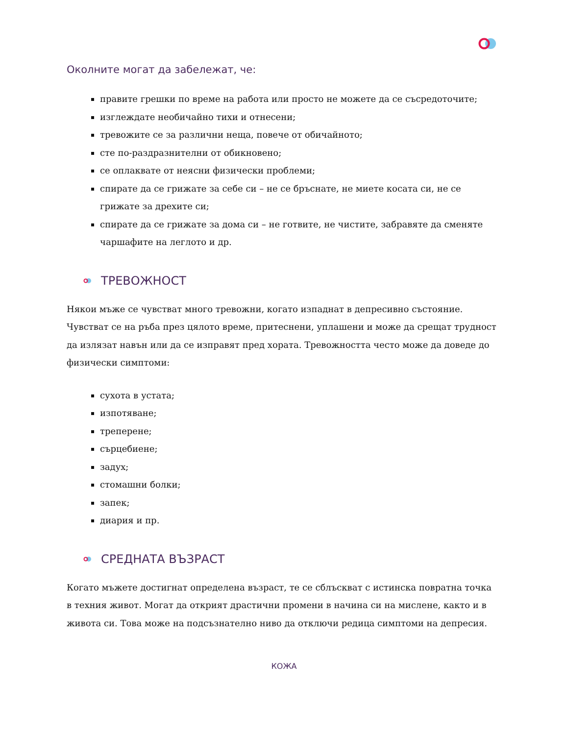Околните могат да забележат, че:
правите грешки по време на работа или просто не можете да се съсредоточите;
изглеждате необичайно тихи и отнесени;
тревожите се за различни неща, повече от обичайното;
сте по-раздразнителни от обикновено;
се оплаквате от неясни физически проблеми;
спирате да се грижате за себе си – не се бръснате, не миете косата си, не се грижате за дрехите си;
спирате да се грижате за дома си – не готвите, не чистите, забравяте да сменяте чаршафите на леглото и др.
ТРЕВОЖНОСТ
Някои мъже се чувстват много тревожни, когато изпаднат в депресивно състояние. Чувстват се на ръба през цялото време, притеснени, уплашени и може да срещат трудност да излязат навън или да се изправят пред хората. Тревожността често може да доведе до физически симптоми:
сухота в устата;
изпотяване;
треперене;
сърцебиене;
задух;
стомашни болки;
запек;
диария и пр.
СРЕДНАТА ВЪЗРАСТ
Когато мъжете достигнат определена възраст, те се сблъскват с истинска повратна точка в техния живот. Могат да открият драстични промени в начина си на мислене, както и в живота си. Това може на подсъзнателно ниво да отключи редица симптоми на депресия.
КОЖА